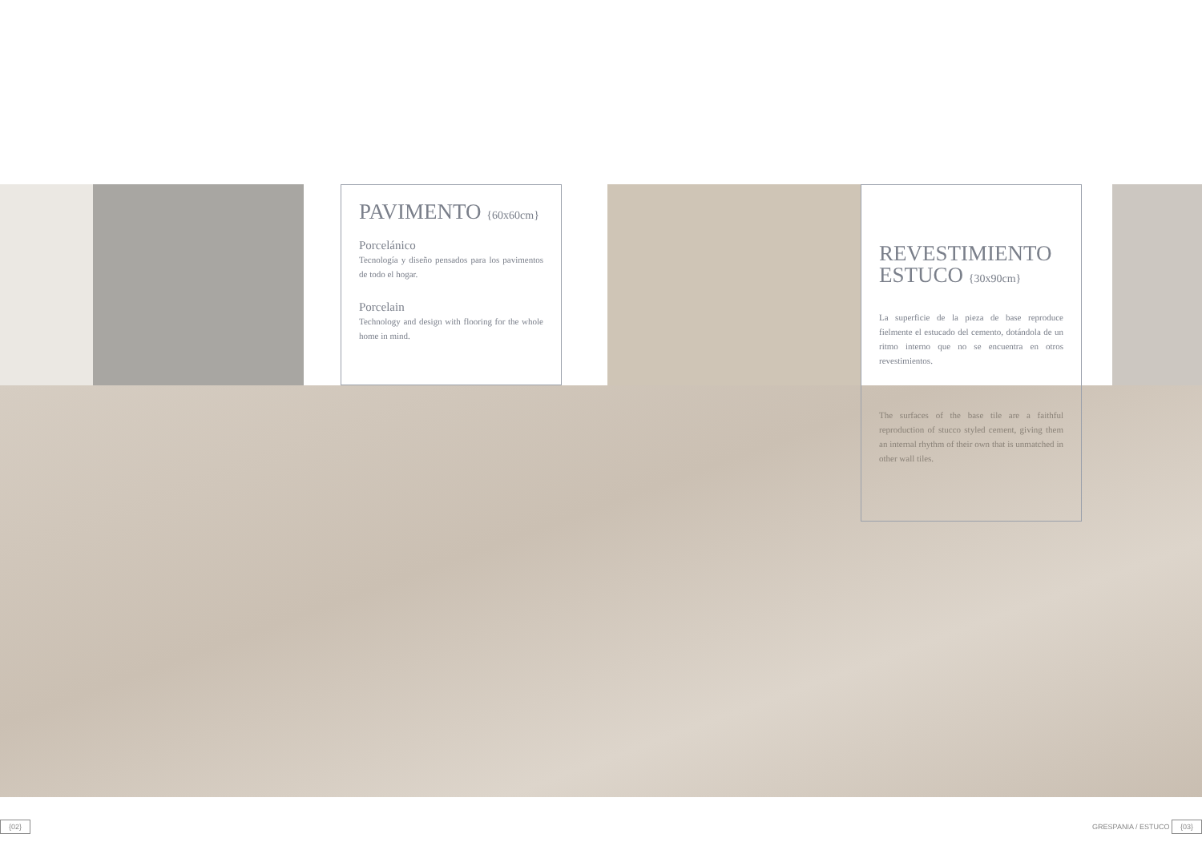PAVIMENTO {60x60cm}
Porcelánico
Tecnología y diseño pensados para los pavimentos de todo el hogar.
Porcelain
Technology and design with flooring for the whole home in mind.
REVESTIMIENTO
ESTUCO {30x90cm}
La superficie de la pieza de base reproduce fielmente el estucado del cemento, dotándola de un ritmo interno que no se encuentra en otros revestimientos.
The surfaces of the base tile are a faithful reproduction of stucco styled cement, giving them an internal rhythm of their own that is unmatched in other wall tiles.
{02} GRESPANIA / ESTUCO {03}